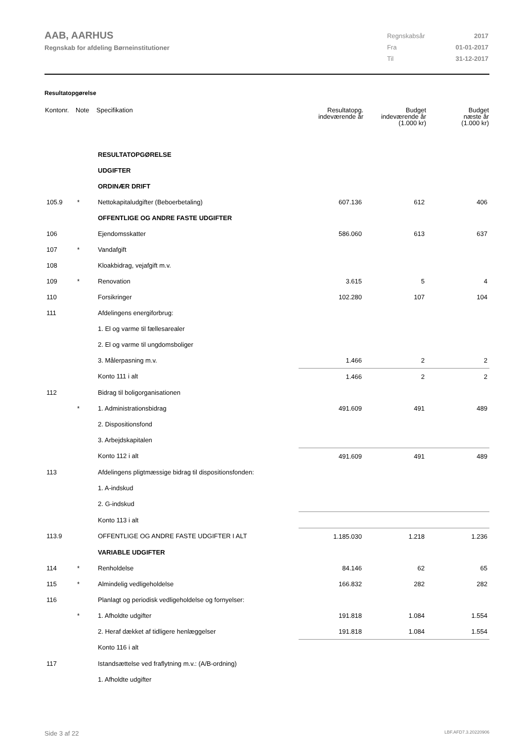AAB, AARHUS
Regnskab for afdeling Børneinstitutioner
| Regnskabsår | 2017 |
| Fra | 01-01-2017 |
| Til | 31-12-2017 |
Resultatopgørelse
| Kontonr. | Note | Specifikation | Resultatopg. indeværende år | Budget indeværende år (1.000 kr) | Budget næste år (1.000 kr) |
| --- | --- | --- | --- | --- | --- |
| | | RESULTATOPGØRELSE | | | |
| | | UDGIFTER | | | |
| | | ORDINÆR DRIFT | | | |
| 105.9 | * | Nettokapitaludgifter (Beboerbetaling) | 607.136 | 612 | 406 |
| | | OFFENTLIGE OG ANDRE FASTE UDGIFTER | | | |
| 106 | | Ejendomsskatter | 586.060 | 613 | 637 |
| 107 | * | Vandafgift | | | |
| 108 | | Kloakbidrag, vejafgift m.v. | | | |
| 109 | * | Renovation | 3.615 | 5 | 4 |
| 110 | | Forsikringer | 102.280 | 107 | 104 |
| 111 | | Afdelingens energiforbrug: | | | |
| | | 1. El og varme til fællesarealer | | | |
| | | 2. El og varme til ungdomsboliger | | | |
| | | 3. Målerpasning m.v. | 1.466 | 2 | 2 |
| | | Konto 111 i alt | 1.466 | 2 | 2 |
| 112 | | Bidrag til boligorganisationen | | | |
| | * | 1. Administrationsbidrag | 491.609 | 491 | 489 |
| | | 2. Dispositionsfond | | | |
| | | 3. Arbejdskapitalen | | | |
| | | Konto 112 i alt | 491.609 | 491 | 489 |
| 113 | | Afdelingens pligtmæssige bidrag til dispositionsfonden: | | | |
| | | 1. A-indskud | | | |
| | | 2. G-indskud | | | |
| | | Konto 113 i alt | | | |
| 113.9 | | OFFENTLIGE OG ANDRE FASTE UDGIFTER I ALT | 1.185.030 | 1.218 | 1.236 |
| | | VARIABLE UDGIFTER | | | |
| 114 | * | Renholdelse | 84.146 | 62 | 65 |
| 115 | * | Almindelig vedligeholdelse | 166.832 | 282 | 282 |
| 116 | | Planlagt og periodisk vedligeholdelse og fornyelser: | | | |
| | * | 1. Afholdte udgifter | 191.818 | 1.084 | 1.554 |
| | | 2. Heraf dækket af tidligere henlæggelser | 191.818 | 1.084 | 1.554 |
| | | Konto 116 i alt | | | |
| 117 | | Istandsættelse ved fraflytning m.v.: (A/B-ordning) | | | |
| | | 1. Afholdte udgifter | | | |
Side 3 af 22 LBF.AFD7.3.20220906